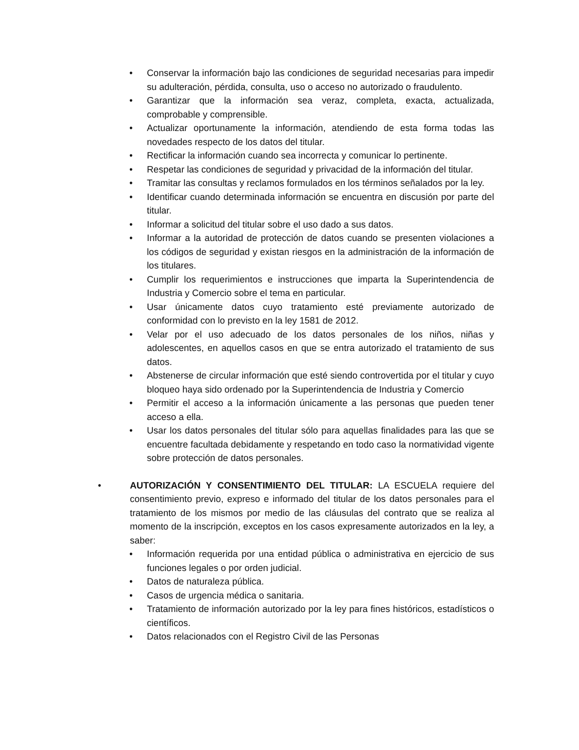• Conservar la información bajo las condiciones de seguridad necesarias para impedir su adulteración, pérdida, consulta, uso o acceso no autorizado o fraudulento.
• Garantizar que la información sea veraz, completa, exacta, actualizada, comprobable y comprensible.
• Actualizar oportunamente la información, atendiendo de esta forma todas las novedades respecto de los datos del titular.
• Rectificar la información cuando sea incorrecta y comunicar lo pertinente.
• Respetar las condiciones de seguridad y privacidad de la información del titular.
• Tramitar las consultas y reclamos formulados en los términos señalados por la ley.
• Identificar cuando determinada información se encuentra en discusión por parte del titular.
• Informar a solicitud del titular sobre el uso dado a sus datos.
• Informar a la autoridad de protección de datos cuando se presenten violaciones a los códigos de seguridad y existan riesgos en la administración de la información de los titulares.
• Cumplir los requerimientos e instrucciones que imparta la Superintendencia de Industria y Comercio sobre el tema en particular.
• Usar únicamente datos cuyo tratamiento esté previamente autorizado de conformidad con lo previsto en la ley 1581 de 2012.
• Velar por el uso adecuado de los datos personales de los niños, niñas y adolescentes, en aquellos casos en que se entra autorizado el tratamiento de sus datos.
• Abstenerse de circular información que esté siendo controvertida por el titular y cuyo bloqueo haya sido ordenado por la Superintendencia de Industria y Comercio
• Permitir el acceso a la información únicamente a las personas que pueden tener acceso a ella.
• Usar los datos personales del titular sólo para aquellas finalidades para las que se encuentre facultada debidamente y respetando en todo caso la normatividad vigente sobre protección de datos personales.
• AUTORIZACIÓN Y CONSENTIMIENTO DEL TITULAR: LA ESCUELA requiere del consentimiento previo, expreso e informado del titular de los datos personales para el tratamiento de los mismos por medio de las cláusulas del contrato que se realiza al momento de la inscripción, exceptos en los casos expresamente autorizados en la ley, a saber:
• Información requerida por una entidad pública o administrativa en ejercicio de sus funciones legales o por orden judicial.
• Datos de naturaleza pública.
• Casos de urgencia médica o sanitaria.
• Tratamiento de información autorizado por la ley para fines históricos, estadísticos o científicos.
• Datos relacionados con el Registro Civil de las Personas